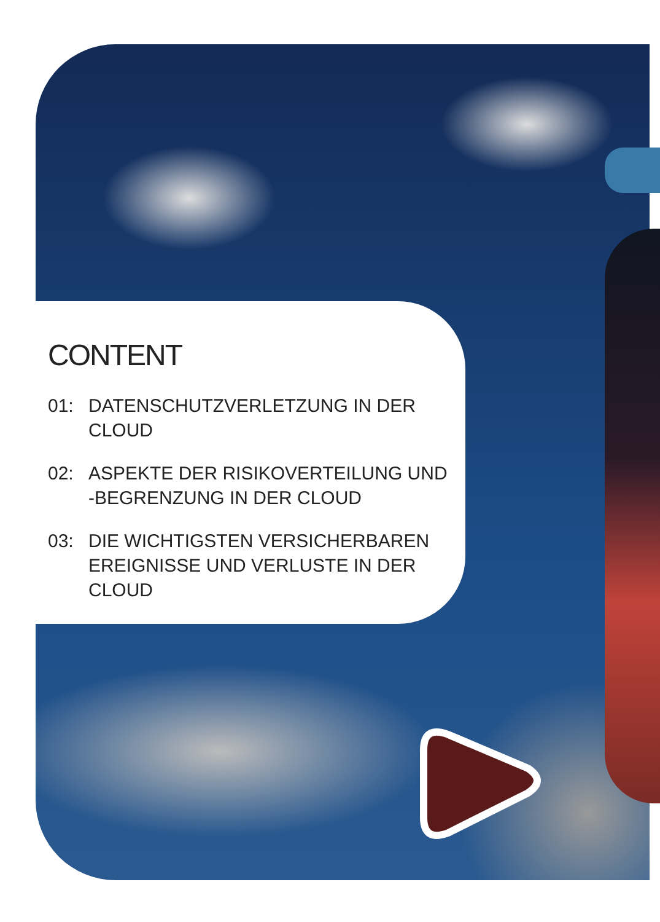CONTENT
01: DATENSCHUTZVERLETZUNG IN DER CLOUD
02: ASPEKTE DER RISIKOVERTEILUNG UND -BEGRENZUNG IN DER CLOUD
03: DIE WICHTIGSTEN VERSICHERBAREN EREIGNISSE UND VERLUSTE IN DER CLOUD